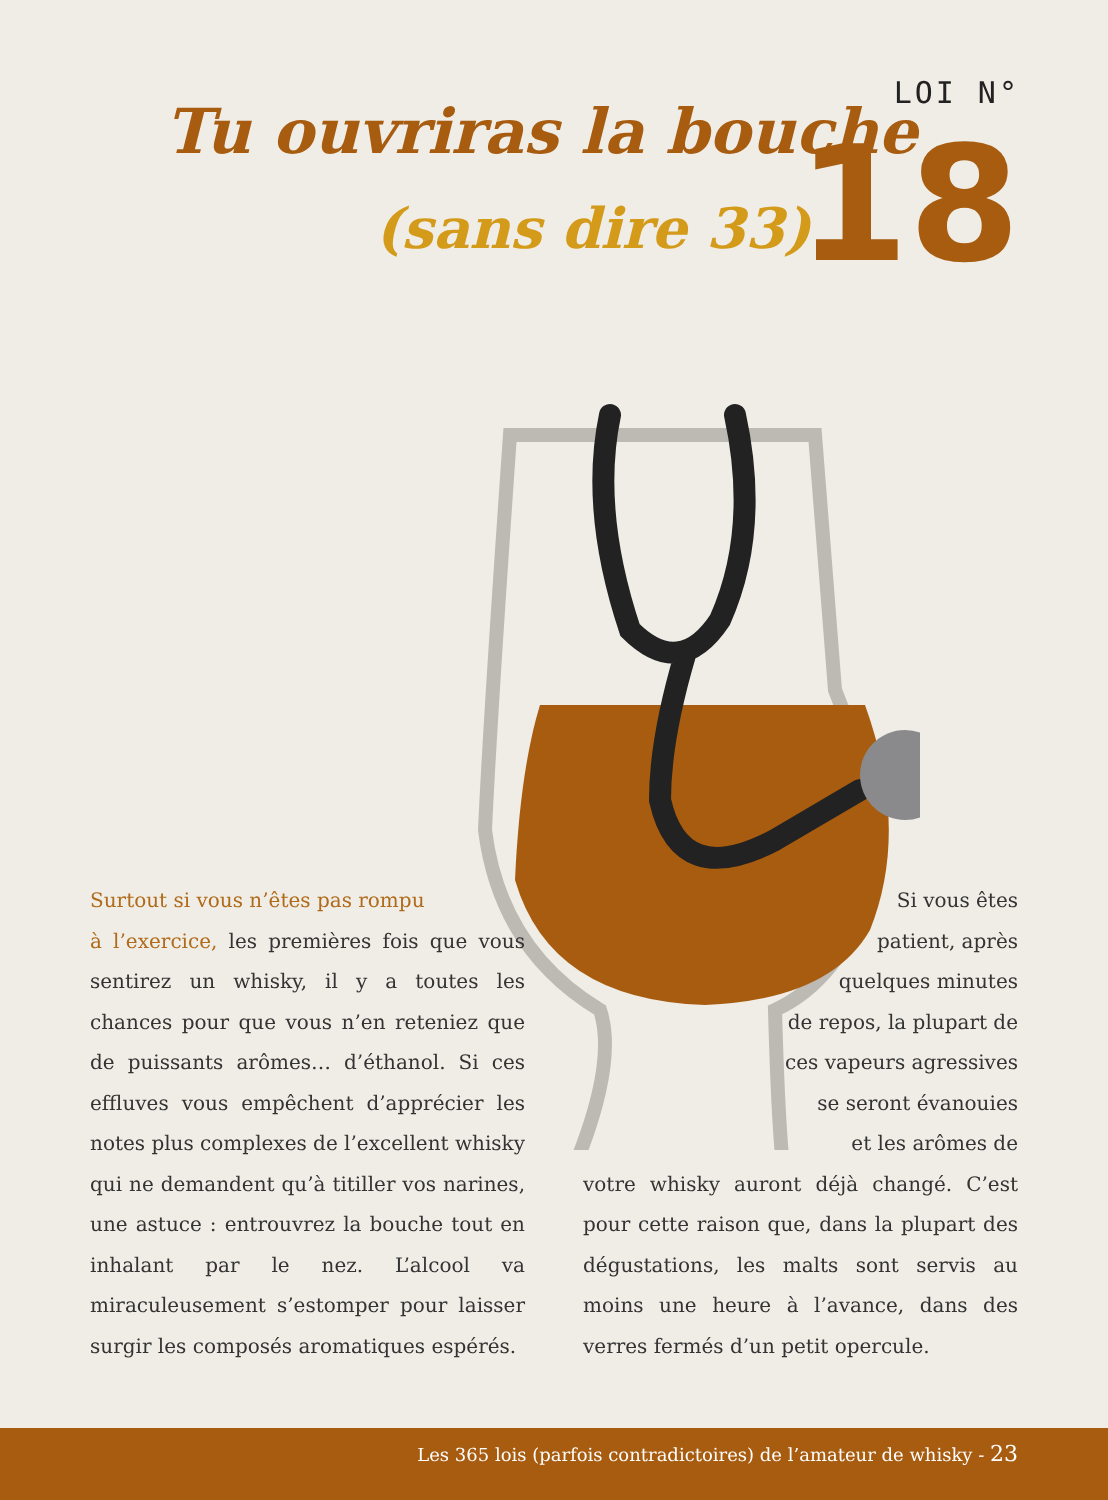Tu ouvriras la bouche
(sans dire 33)
LOI N°
18
Surtout si vous n’êtes pas rompu
à l’exercice, les premières fois que vous sentirez un whisky, il y a toutes les chances pour que vous n’en reteniez que de puissants arômes… d’éthanol. Si ces effluves vous empêchent d’apprécier les notes plus complexes de l’excellent whisky qui ne demandent qu’à titiller vos narines, une astuce : entrouvrez la bouche tout en inhalant par le nez. L’alcool va miraculeusement s’estomper pour laisser surgir les composés aromatiques espérés.
Si vous êtes
patient, après
quelques minutes
de repos, la plupart de
ces vapeurs agressives
se seront évanouies
et les arômes de
votre whisky auront déjà changé. C’est pour cette raison que, dans la plupart des dégustations, les malts sont servis au moins une heure à l’avance, dans des verres fermés d’un petit opercule.
Les 365 lois (parfois contradictoires) de l’amateur de whisky - 23